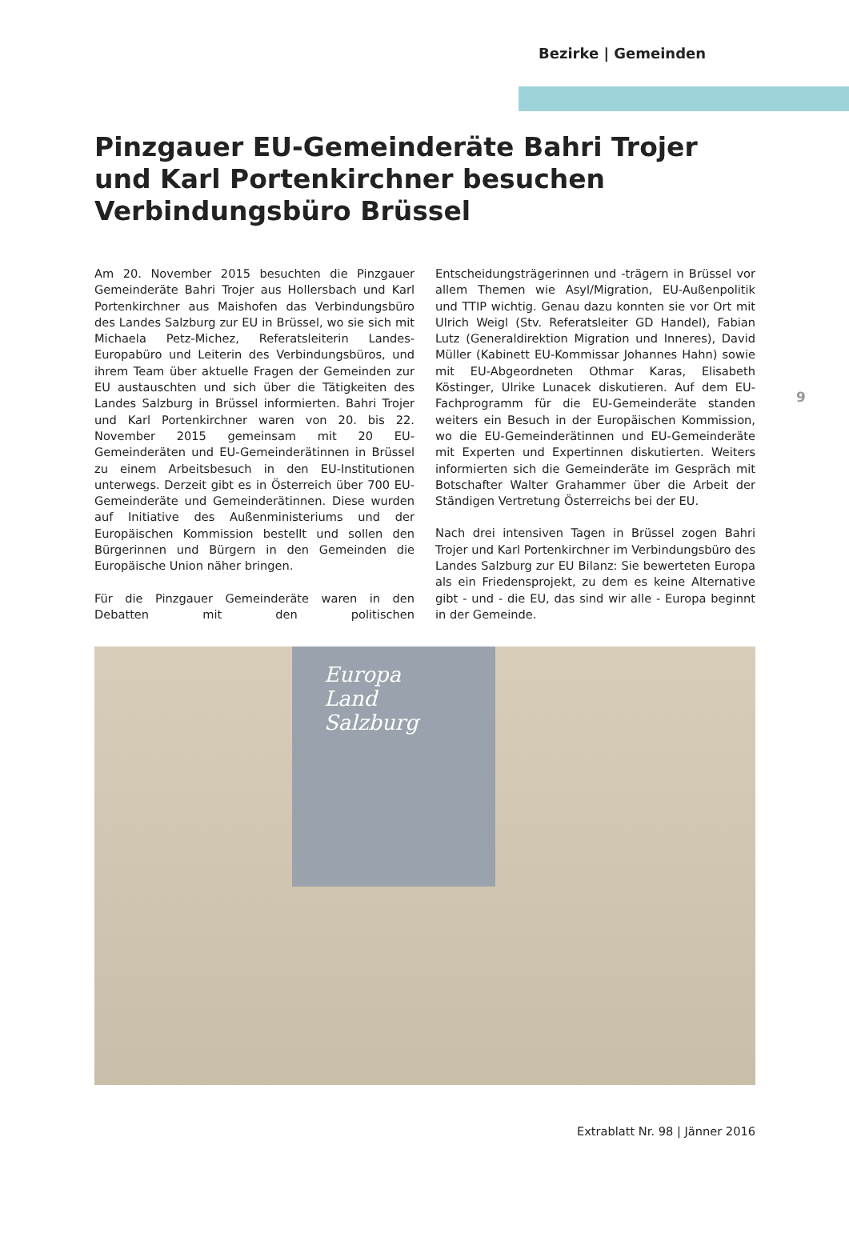Bezirke | Gemeinden
Pinzgauer EU-Gemeinderäte Bahri Trojer und Karl Portenkirchner besuchen Verbindungsbüro Brüssel
9
Am 20. November 2015 besuchten die Pinzgauer Gemeinderäte Bahri Trojer aus Hollersbach und Karl Portenkirchner aus Maishofen das Verbindungsbüro des Landes Salzburg zur EU in Brüssel, wo sie sich mit Michaela Petz-Michez, Referatsleiterin Landes-Europabüro und Leiterin des Verbindungsbüros, und ihrem Team über aktuelle Fragen der Gemeinden zur EU austauschten und sich über die Tätigkeiten des Landes Salzburg in Brüssel informierten. Bahri Trojer und Karl Portenkirchner waren von 20. bis 22. November 2015 gemeinsam mit 20 EU-Gemeinderäten und EU-Gemeinderätinnen in Brüssel zu einem Arbeitsbesuch in den EU-Institutionen unterwegs. Derzeit gibt es in Österreich über 700 EU-Gemeinderäte und Gemeinderätinnen. Diese wurden auf Initiative des Außenministeriums und der Europäischen Kommission bestellt und sollen den Bürgerinnen und Bürgern in den Gemeinden die Europäische Union näher bringen.
Für die Pinzgauer Gemeinderäte waren in den Debatten mit den politischen Entscheidungsträgerinnen und -trägern in Brüssel vor allem Themen wie Asyl/Migration, EU-Außenpolitik und TTIP wichtig. Genau dazu konnten sie vor Ort mit Ulrich Weigl (Stv. Referatsleiter GD Handel), Fabian Lutz (Generaldirektion Migration und Inneres), David Müller (Kabinett EU-Kommissar Johannes Hahn) sowie mit EU-Abgeordneten Othmar Karas, Elisabeth Köstinger, Ulrike Lunacek diskutieren. Auf dem EU-Fachprogramm für die EU-Gemeinderäte standen weiters ein Besuch in der Europäischen Kommission, wo die EU-Gemeinderätinnen und EU-Gemeinderäte mit Experten und Expertinnen diskutierten. Weiters informierten sich die Gemeinderäte im Gespräch mit Botschafter Walter Grahammer über die Arbeit der Ständigen Vertretung Österreichs bei der EU.
Nach drei intensiven Tagen in Brüssel zogen Bahri Trojer und Karl Portenkirchner im Verbindungsbüro des Landes Salzburg zur EU Bilanz: Sie bewerteten Europa als ein Friedensprojekt, zu dem es keine Alternative gibt - und - die EU, das sind wir alle - Europa beginnt in der Gemeinde.
Europa
Land Salzburg
Extrablatt Nr. 98 | Jänner 2016